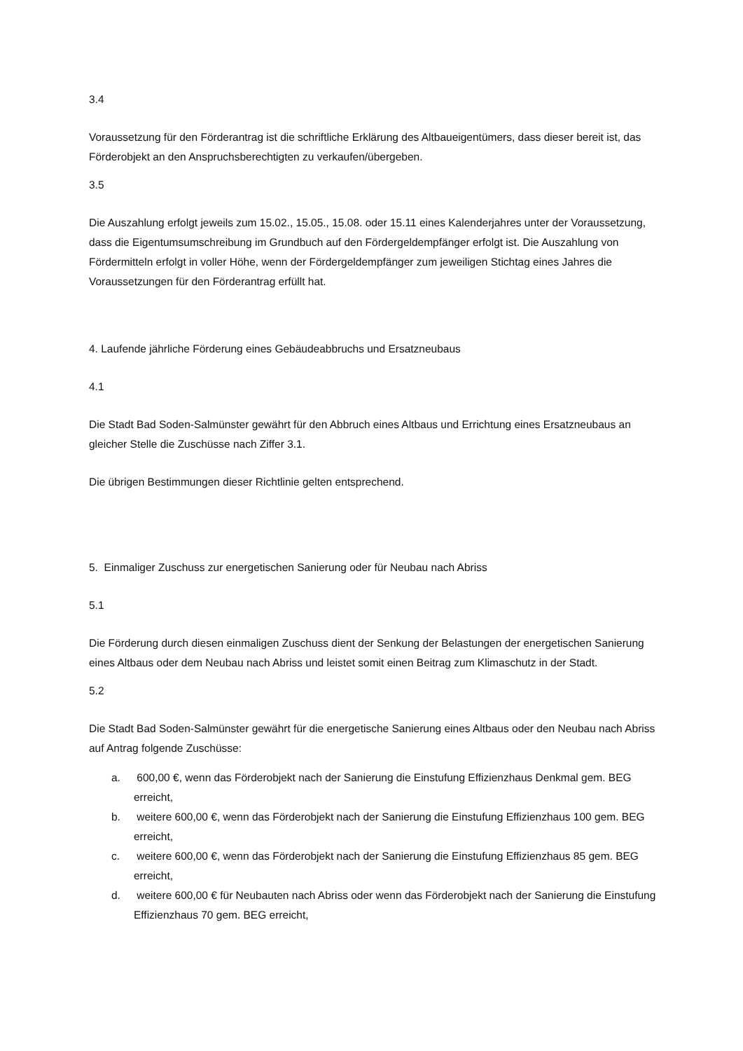3.4
Voraussetzung für den Förderantrag ist die schriftliche Erklärung des Altbaueigentümers, dass dieser bereit ist, das Förderobjekt an den Anspruchsberechtigten zu verkaufen/übergeben.
3.5
Die Auszahlung erfolgt jeweils zum 15.02., 15.05., 15.08. oder 15.11 eines Kalenderjahres unter der Voraussetzung, dass die Eigentumsumschreibung im Grundbuch auf den Fördergeldempfänger erfolgt ist. Die Auszahlung von Fördermitteln erfolgt in voller Höhe, wenn der Fördergeldempfänger zum jeweiligen Stichtag eines Jahres die Voraussetzungen für den Förderantrag erfüllt hat.
4. Laufende jährliche Förderung eines Gebäudeabbruchs und Ersatzneubaus
4.1
Die Stadt Bad Soden-Salmünster gewährt für den Abbruch eines Altbaus und Errichtung eines Ersatzneubaus an gleicher Stelle die Zuschüsse nach Ziffer 3.1.
Die übrigen Bestimmungen dieser Richtlinie gelten entsprechend.
5. Einmaliger Zuschuss zur energetischen Sanierung oder für Neubau nach Abriss
5.1
Die Förderung durch diesen einmaligen Zuschuss dient der Senkung der Belastungen der energetischen Sanierung eines Altbaus oder dem Neubau nach Abriss und leistet somit einen Beitrag zum Klimaschutz in der Stadt.
5.2
Die Stadt Bad Soden-Salmünster gewährt für die energetische Sanierung eines Altbaus oder den Neubau nach Abriss auf Antrag folgende Zuschüsse:
a. 600,00 €, wenn das Förderobjekt nach der Sanierung die Einstufung Effizienzhaus Denkmal gem. BEG erreicht,
b. weitere 600,00 €, wenn das Förderobjekt nach der Sanierung die Einstufung Effizienzhaus 100 gem. BEG erreicht,
c. weitere 600,00 €, wenn das Förderobjekt nach der Sanierung die Einstufung Effizienzhaus 85 gem. BEG erreicht,
d. weitere 600,00 € für Neubauten nach Abriss oder wenn das Förderobjekt nach der Sanierung die Einstufung Effizienzhaus 70 gem. BEG erreicht,